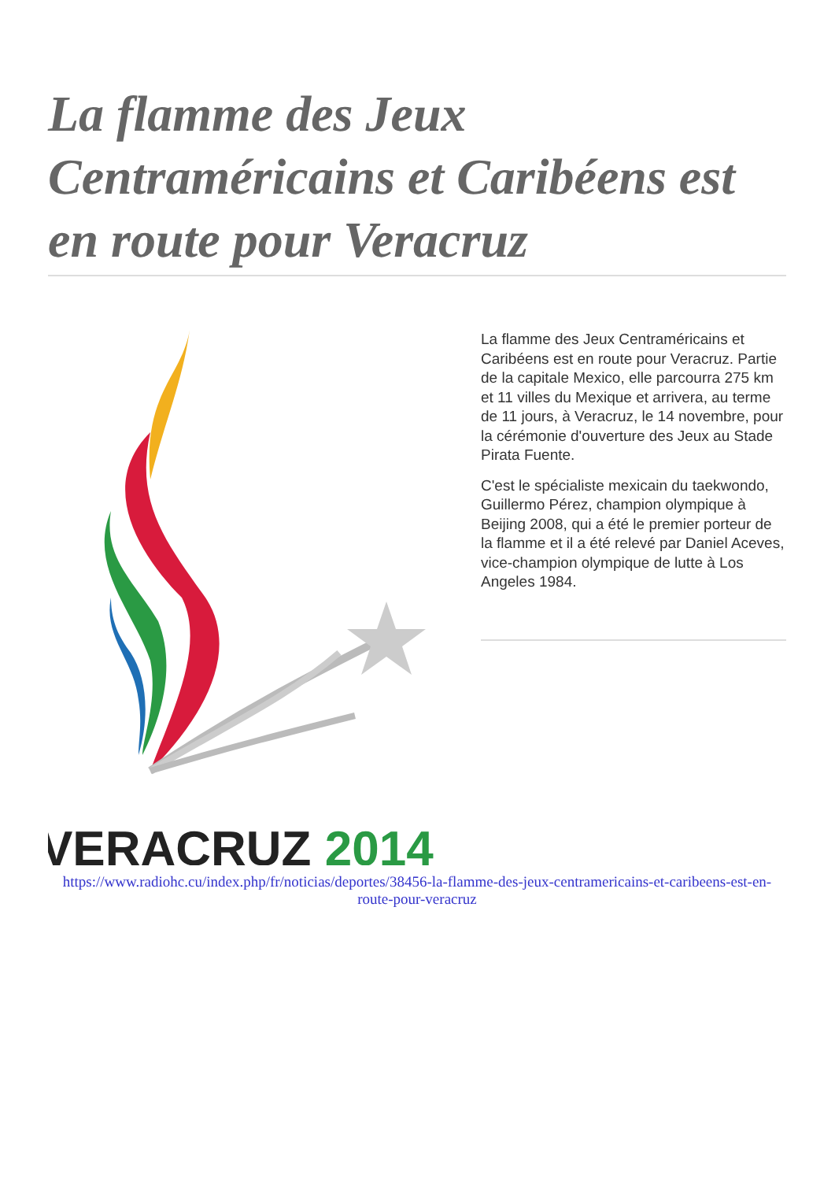La flamme des Jeux Centraméricains et Caribéens est en route pour Veracruz
VERACRUZ 2014
La flamme des Jeux Centraméricains et Caribéens est en route pour Veracruz. Partie de la capitale Mexico, elle parcourra 275 km et 11 villes du Mexique et arrivera, au terme de 11 jours, à Veracruz, le 14 novembre, pour la cérémonie d'ouverture des Jeux au Stade Pirata Fuente.
C'est le spécialiste mexicain du taekwondo, Guillermo Pérez, champion olympique à Beijing 2008, qui a été le premier porteur de la flamme et il a été relevé par Daniel Aceves, vice-champion olympique de lutte à Los Angeles 1984.
https://www.radiohc.cu/index.php/fr/noticias/deportes/38456-la-flamme-des-jeux-centramericains-et-caribeens-est-en-route-pour-veracruz